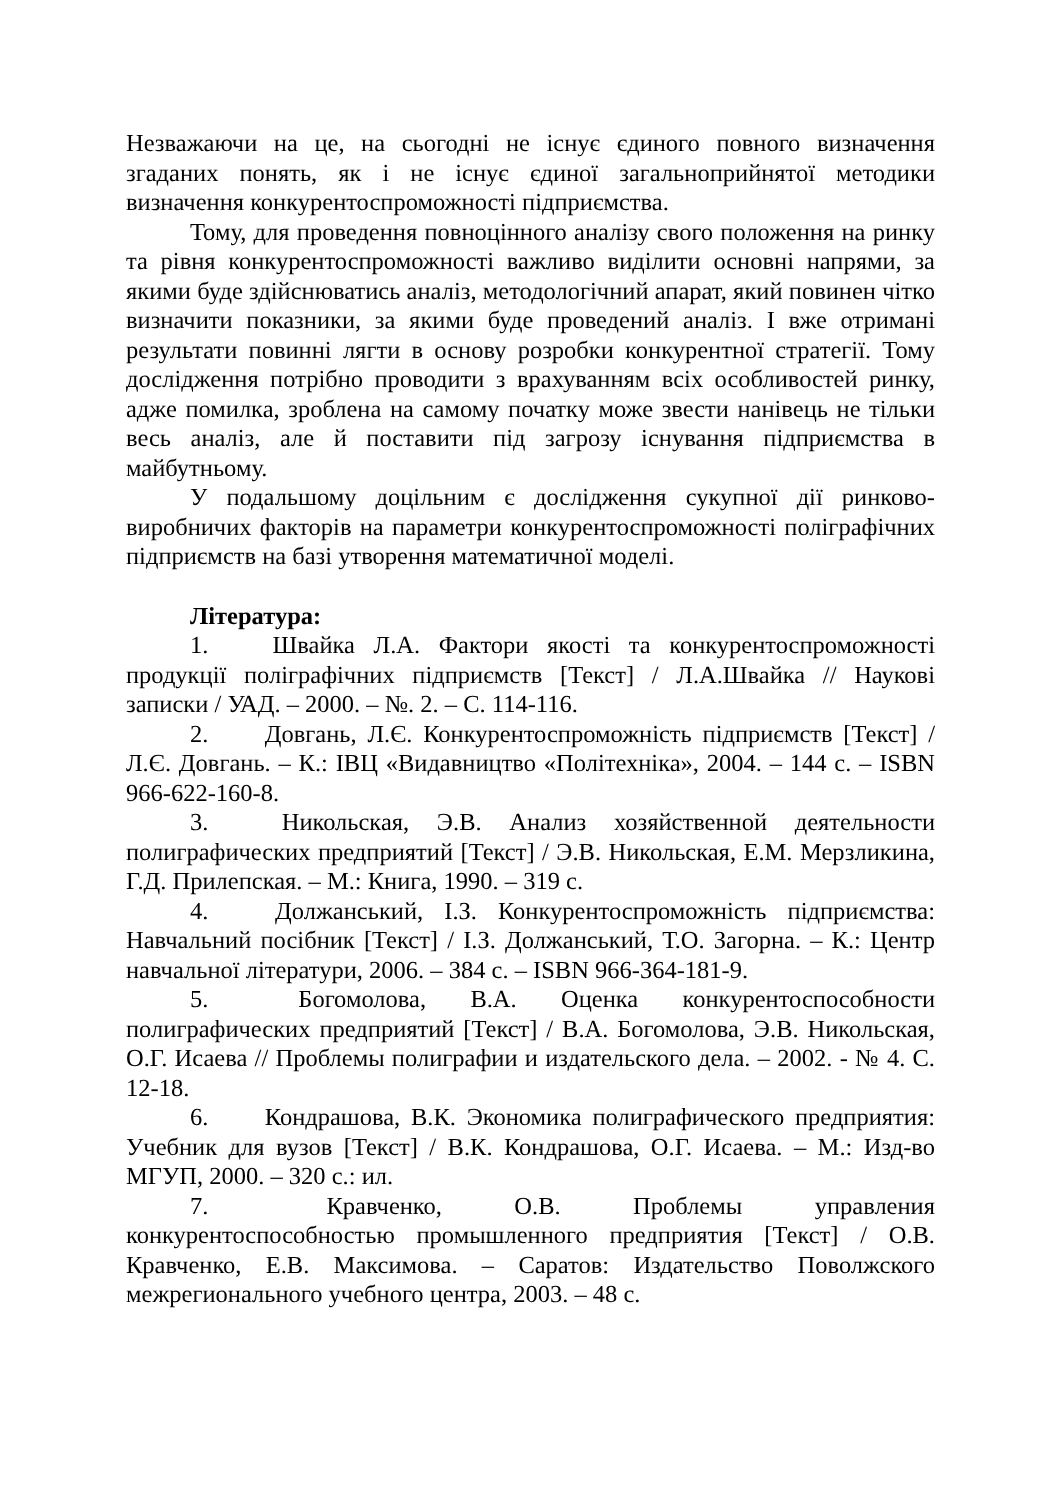Незважаючи на це, на сьогодні не існує єдиного повного визначення згаданих понять, як і не існує єдиної загальноприйнятої методики визначення конкурентоспроможності підприємства.
Тому, для проведення повноцінного аналізу свого положення на ринку та рівня конкурентоспроможності важливо виділити основні напрями, за якими буде здійснюватись аналіз, методологічний апарат, який повинен чітко визначити показники, за якими буде проведений аналіз. І вже отримані результати повинні лягти в основу розробки конкурентної стратегії. Тому дослідження потрібно проводити з врахуванням всіх особливостей ринку, адже помилка, зроблена на самому початку може звести нанівець не тільки весь аналіз, але й поставити під загрозу існування підприємства в майбутньому.
У подальшому доцільним є дослідження сукупної дії ринково-виробничих факторів на параметри конкурентоспроможності поліграфічних підприємств на базі утворення математичної моделі.
Література:
1. Швайка Л.А. Фактори якості та конкурентоспроможності продукції поліграфічних підприємств [Текст] / Л.А.Швайка // Наукові записки / УАД. – 2000. – №. 2. – С. 114-116.
2. Довгань, Л.Є. Конкурентоспроможність підприємств [Текст] / Л.Є. Довгань. – К.: ІВЦ «Видавництво «Політехніка», 2004. – 144 с. – ISBN 966-622-160-8.
3. Никольская, Э.В. Анализ хозяйственной деятельности полиграфических предприятий [Текст] / Э.В. Никольская, Е.М. Мерзликина, Г.Д. Прилепская. – М.: Книга, 1990. – 319 с.
4. Должанський, І.З. Конкурентоспроможність підприємства: Навчальний посібник [Текст] / І.З. Должанський, Т.О. Загорна. – К.: Центр навчальної літератури, 2006. – 384 с. – ISBN 966-364-181-9.
5. Богомолова, В.А. Оценка конкурентоспособности полиграфических предприятий [Текст] / В.А. Богомолова, Э.В. Никольская, О.Г. Исаева // Проблемы полиграфии и издательского дела. – 2002. - № 4. С. 12-18.
6. Кондрашова, В.К. Экономика полиграфического предприятия: Учебник для вузов [Текст] / В.К. Кондрашова, О.Г. Исаева. – М.: Изд-во МГУП, 2000. – 320 с.: ил.
7. Кравченко, О.В. Проблемы управления конкурентоспособностью промышленного предприятия [Текст] / О.В. Кравченко, Е.В. Максимова. – Саратов: Издательство Поволжского межрегионального учебного центра, 2003. – 48 с.